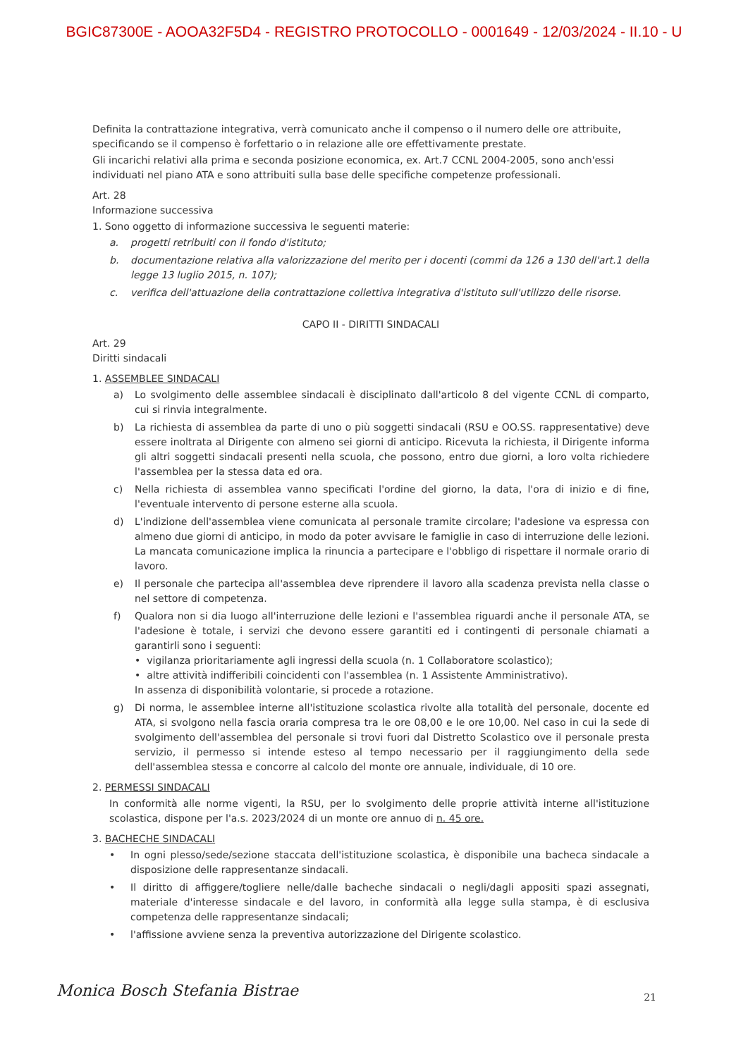BGIC87300E - AOOA32F5D4 - REGISTRO PROTOCOLLO - 0001649 - 12/03/2024 - II.10 - U
Definita la contrattazione integrativa, verrà comunicato anche il compenso o il numero delle ore attribuite, specificando se il compenso è forfettario o in relazione alle ore effettivamente prestate.
Gli incarichi relativi alla prima e seconda posizione economica, ex. Art.7 CCNL 2004-2005, sono anch'essi individuati nel piano ATA e sono attribuiti sulla base delle specifiche competenze professionali.
Art. 28
Informazione successiva
1. Sono oggetto di informazione successiva le seguenti materie:
a. progetti retribuiti con il fondo d'istituto;
b. documentazione relativa alla valorizzazione del merito per i docenti (commi da 126 a 130 dell'art.1 della legge 13 luglio 2015, n. 107);
c. verifica dell'attuazione della contrattazione collettiva integrativa d'istituto sull'utilizzo delle risorse.
CAPO II - DIRITTI SINDACALI
Art. 29
Diritti sindacali
1. ASSEMBLEE SINDACALI
a) Lo svolgimento delle assemblee sindacali è disciplinato dall'articolo 8 del vigente CCNL di comparto, cui si rinvia integralmente.
b) La richiesta di assemblea da parte di uno o più soggetti sindacali (RSU e OO.SS. rappresentative) deve essere inoltrata al Dirigente con almeno sei giorni di anticipo. Ricevuta la richiesta, il Dirigente informa gli altri soggetti sindacali presenti nella scuola, che possono, entro due giorni, a loro volta richiedere l'assemblea per la stessa data ed ora.
c) Nella richiesta di assemblea vanno specificati l'ordine del giorno, la data, l'ora di inizio e di fine, l'eventuale intervento di persone esterne alla scuola.
d) L'indizione dell'assemblea viene comunicata al personale tramite circolare; l'adesione va espressa con almeno due giorni di anticipo, in modo da poter avvisare le famiglie in caso di interruzione delle lezioni. La mancata comunicazione implica la rinuncia a partecipare e l'obbligo di rispettare il normale orario di lavoro.
e) Il personale che partecipa all'assemblea deve riprendere il lavoro alla scadenza prevista nella classe o nel settore di competenza.
f) Qualora non si dia luogo all'interruzione delle lezioni e l'assemblea riguardi anche il personale ATA, se l'adesione è totale, i servizi che devono essere garantiti ed i contingenti di personale chiamati a garantirli sono i seguenti:
• vigilanza prioritariamente agli ingressi della scuola (n. 1 Collaboratore scolastico);
• altre attività indifferibili coincidenti con l'assemblea (n. 1 Assistente Amministrativo).
In assenza di disponibilità volontarie, si procede a rotazione.
g) Di norma, le assemblee interne all'istituzione scolastica rivolte alla totalità del personale, docente ed ATA, si svolgono nella fascia oraria compresa tra le ore 08,00 e le ore 10,00. Nel caso in cui la sede di svolgimento dell'assemblea del personale si trovi fuori dal Distretto Scolastico ove il personale presta servizio, il permesso si intende esteso al tempo necessario per il raggiungimento della sede dell'assemblea stessa e concorre al calcolo del monte ore annuale, individuale, di 10 ore.
2. PERMESSI SINDACALI
In conformità alle norme vigenti, la RSU, per lo svolgimento delle proprie attività interne all'istituzione scolastica, dispone per l'a.s. 2023/2024 di un monte ore annuo di n. 45 ore.
3. BACHECHE SINDACALI
• In ogni plesso/sede/sezione staccata dell'istituzione scolastica, è disponibile una bacheca sindacale a disposizione delle rappresentanze sindacali.
• Il diritto di affiggere/togliere nelle/dalle bacheche sindacali o negli/dagli appositi spazi assegnati, materiale d'interesse sindacale e del lavoro, in conformità alla legge sulla stampa, è di esclusiva competenza delle rappresentanze sindacali;
• l'affissione avviene senza la preventiva autorizzazione del Dirigente scolastico.
Monica Bosch Stefania Bistrae 21